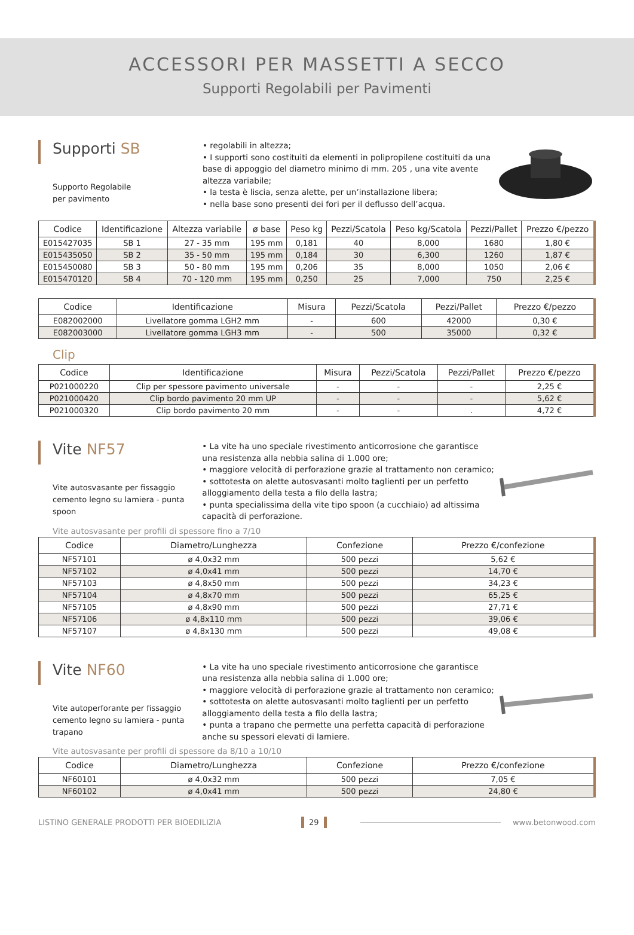ACCESSORI PER MASSETTI A SECCO
Supporti Regolabili per Pavimenti
Supporti SB
Supporto Regolabile
per pavimento
• regolabili in altezza;
• I supporti sono costituiti da elementi in polipropilene costituiti da una base di appoggio del diametro minimo di mm. 205 , una vite avente altezza variabile;
• la testa è liscia, senza alette, per un’installazione libera;
• nella base sono presenti dei fori per il deflusso dell’acqua.
| Codice | Identificazione | Altezza variabile | ø base | Peso kg | Pezzi/Scatola | Peso kg/Scatola | Pezzi/Pallet | Prezzo €/pezzo |
| --- | --- | --- | --- | --- | --- | --- | --- | --- |
| E015427035 | SB 1 | 27 - 35 mm | 195 mm | 0,181 | 40 | 8,000 | 1680 | 1,80 € |
| E015435050 | SB 2 | 35 - 50 mm | 195 mm | 0,184 | 30 | 6,300 | 1260 | 1,87 € |
| E015450080 | SB 3 | 50 - 80 mm | 195 mm | 0,206 | 35 | 8,000 | 1050 | 2,06 € |
| E015470120 | SB 4 | 70 - 120 mm | 195 mm | 0,250 | 25 | 7,000 | 750 | 2,25 € |
| Codice | Identificazione | Misura | Pezzi/Scatola | Pezzi/Pallet | Prezzo €/pezzo |
| --- | --- | --- | --- | --- | --- |
| E082002000 | Livellatore gomma LGH2 mm | - | 600 | 42000 | 0,30 € |
| E082003000 | Livellatore gomma LGH3 mm | - | 500 | 35000 | 0,32 € |
Clip
| Codice | Identificazione | Misura | Pezzi/Scatola | Pezzi/Pallet | Prezzo €/pezzo |
| --- | --- | --- | --- | --- | --- |
| P021000220 | Clip per spessore pavimento universale | - | - | - | 2,25 € |
| P021000420 | Clip bordo pavimento 20 mm UP | - | - | - | 5,62 € |
| P021000320 | Clip bordo pavimento 20 mm | - | - | . | 4,72 € |
Vite NF57
Vite autosvasante per fissaggio cemento legno su lamiera - punta spoon
• La vite ha uno speciale rivestimento anticorrosione che garantisce una resistenza alla nebbia salina di 1.000 ore;
• maggiore velocità di perforazione grazie al trattamento non ceramico;
• sottotesta on alette autosvasanti molto taglienti per un perfetto alloggiamento della testa a filo della lastra;
• punta specialissima della vite tipo spoon (a cucchiaio) ad altissima capacità di perforazione.
Vite autosvasante per profili di spessore fino a 7/10
| Codice | Diametro/Lunghezza | Confezione | Prezzo €/confezione |
| --- | --- | --- | --- |
| NF57101 | ø 4,0x32 mm | 500 pezzi | 5,62 € |
| NF57102 | ø 4,0x41 mm | 500 pezzi | 14,70 € |
| NF57103 | ø 4,8x50 mm | 500 pezzi | 34,23 € |
| NF57104 | ø 4,8x70 mm | 500 pezzi | 65,25 € |
| NF57105 | ø 4,8x90 mm | 500 pezzi | 27,71 € |
| NF57106 | ø 4,8x110 mm | 500 pezzi | 39,06 € |
| NF57107 | ø 4,8x130 mm | 500 pezzi | 49,08 € |
Vite NF60
Vite autoperforante per fissaggio cemento legno su lamiera - punta trapano
• La vite ha uno speciale rivestimento anticorrosione che garantisce una resistenza alla nebbia salina di 1.000 ore;
• maggiore velocità di perforazione grazie al trattamento non ceramico;
• sottotesta on alette autosvasanti molto taglienti per un perfetto alloggiamento della testa a filo della lastra;
• punta a trapano che permette una perfetta capacità di perforazione anche su spessori elevati di lamiere.
Vite autosvasante per profili di spessore da 8/10 a 10/10
| Codice | Diametro/Lunghezza | Confezione | Prezzo €/confezione |
| --- | --- | --- | --- |
| NF60101 | ø 4,0x32 mm | 500 pezzi | 7,05 € |
| NF60102 | ø 4,0x41 mm | 500 pezzi | 24,80 € |
LISTINO GENERALE PRODOTTI PER BIOEDILIZIA 29 www.betonwood.com